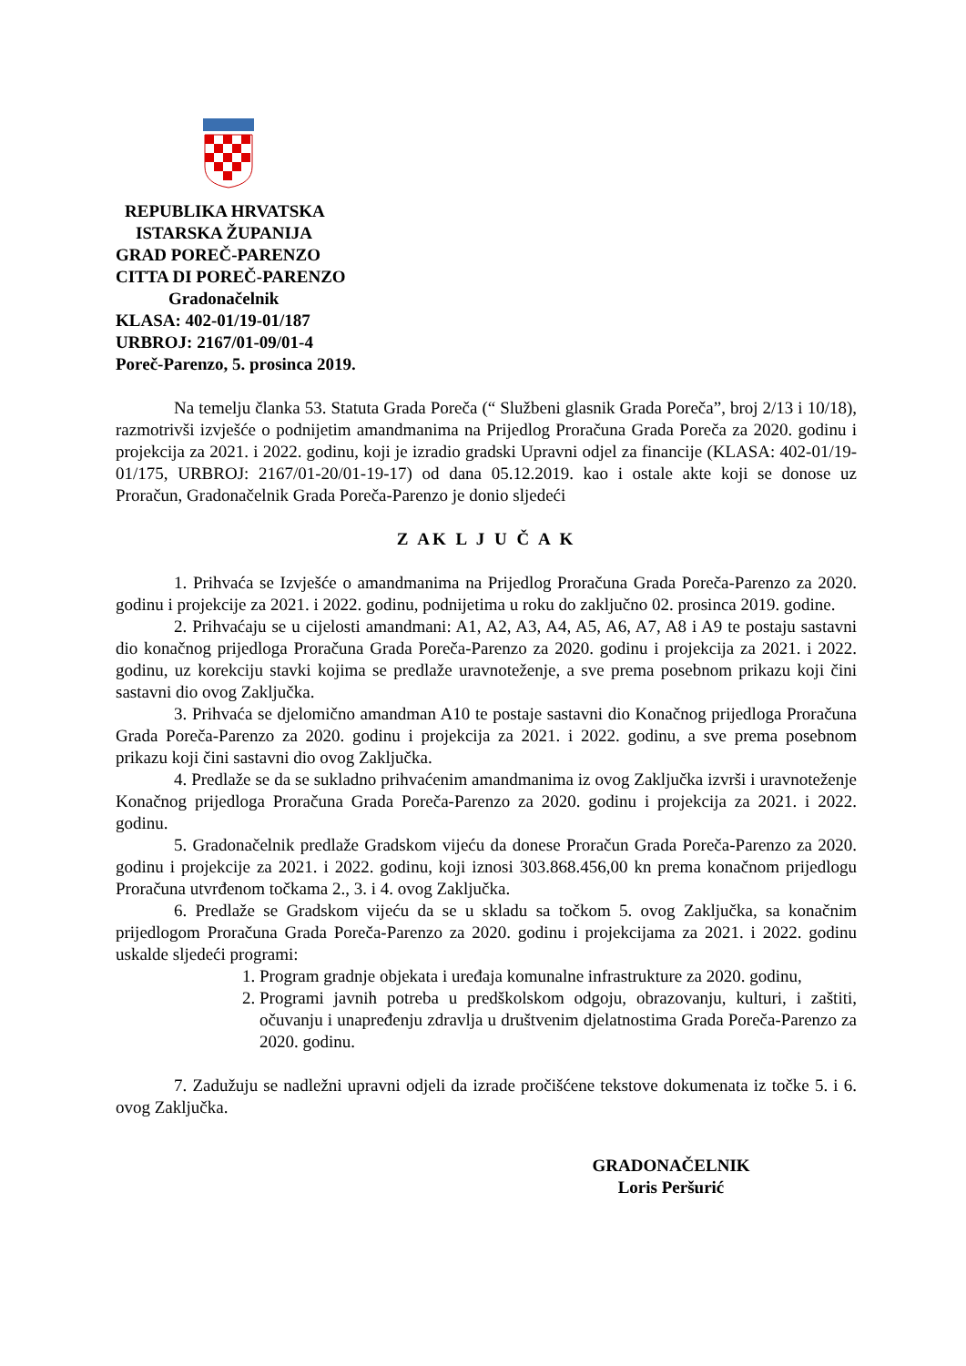REPUBLIKA HRVATSKA
ISTARSKA ŽUPANIJA
GRAD POREČ-PARENZO
CITTA DI POREČ-PARENZO
Gradonačelnik
KLASA: 402-01/19-01/187
URBROJ: 2167/01-09/01-4
Poreč-Parenzo, 5. prosinca 2019.
Na temelju članka 53. Statuta Grada Poreča (“ Službeni glasnik Grada Poreča”, broj 2/13 i 10/18), razmotrivši izvješće o podnijetim amandmanima na Prijedlog Proračuna Grada Poreča za 2020. godinu i projekcija za 2021. i 2022. godinu, koji je izradio gradski Upravni odjel za financije (KLASA: 402-01/19-01/175, URBROJ: 2167/01-20/01-19-17) od dana 05.12.2019. kao i ostale akte koji se donose uz Proračun, Gradonačelnik Grada Poreča-Parenzo je donio sljedeći
Z AK L J U Č A K
1. Prihvaća se Izvješće o amandmanima na Prijedlog Proračuna Grada Poreča-Parenzo za 2020. godinu i projekcije za 2021. i 2022. godinu, podnijetima u roku do zaključno 02. prosinca 2019. godine.
2. Prihvaćaju se u cijelosti amandmani: A1, A2, A3, A4, A5, A6, A7, A8 i A9 te postaju sastavni dio konačnog prijedloga Proračuna Grada Poreča-Parenzo za 2020. godinu i projekcija za 2021. i 2022. godinu, uz korekciju stavki kojima se predlaže uravnoteženje, a sve prema posebnom prikazu koji čini sastavni dio ovog Zaključka.
3. Prihvaća se djelomično amandman A10 te postaje sastavni dio Konačnog prijedloga Proračuna Grada Poreča-Parenzo za 2020. godinu i projekcija za 2021. i 2022. godinu, a sve prema posebnom prikazu koji čini sastavni dio ovog Zaključka.
4. Predlaže se da se sukladno prihvaćenim amandmanima iz ovog Zaključka izvrši i uravnoteženje Konačnog prijedloga Proračuna Grada Poreča-Parenzo za 2020. godinu i projekcija za 2021. i 2022. godinu.
5. Gradonačelnik predlaže Gradskom vijeću da donese Proračun Grada Poreča-Parenzo za 2020. godinu i projekcije za 2021. i 2022. godinu, koji iznosi 303.868.456,00 kn prema konačnom prijedlogu Proračuna utvrđenom točkama 2., 3. i 4. ovog Zaključka.
6. Predlaže se Gradskom vijeću da se u skladu sa točkom 5. ovog Zaključka, sa konačnim prijedlogom Proračuna Grada Poreča-Parenzo za 2020. godinu i projekcijama za 2021. i 2022. godinu uskalde sljedeći programi:
1. Program gradnje objekata i uređaja komunalne infrastrukture za 2020. godinu,
2. Programi javnih potreba u predškolskom odgoju, obrazovanju, kulturi, i zaštiti, očuvanju i unapređenju zdravlja u društvenim djelatnostima Grada Poreča-Parenzo za 2020. godinu.
7. Zadužuju se nadležni upravni odjeli da izrade pročišćene tekstove dokumenata iz točke 5. i 6. ovog Zaključka.
GRADONAČELNIK
Loris Peršurić